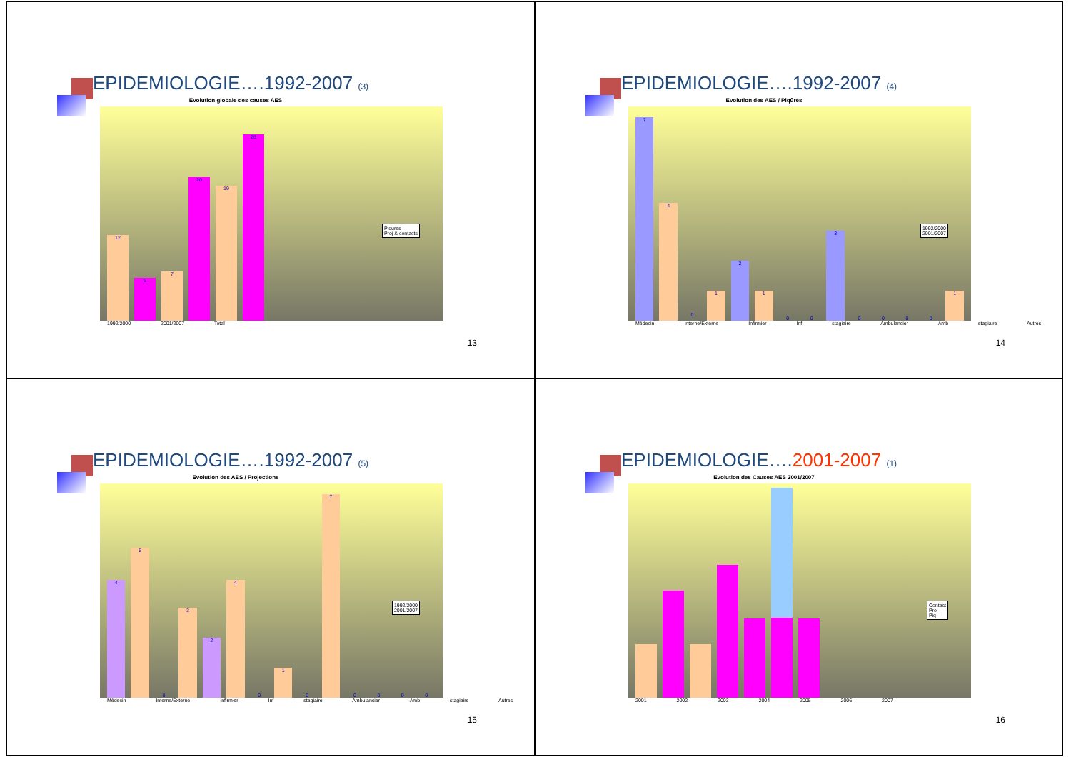EPIDEMIOLOGIE….1992-2007 (3)
Evolution globale des causes AES
12
6
7
20
19
26
1992/2000 2001/2007 Total
Piqures
Proj & contacts
13
EPIDEMIOLOGIE….1992-2007 (4)
Evolution des AES / Piqûres
7
4
0
1
2
1
0
0
3
0
0
0
0
1
Médecin Interne/Externe Infirmier Inf stagiaire Ambulancier Amb stagiaire Autres
1992/2000
2001/2007
14
EPIDEMIOLOGIE….1992-2007 (5)
Evolution des AES / Projections
4
5
0
3
2
4
0
1
0
7
0
0
0
0
Médecin Interne/Externe Infirmier Inf stagiaire Ambulancier Amb stagiaire Autres
1992/2000
2001/2007
15
EPIDEMIOLOGIE….2001-2007 (1)
Evolution des Causes AES 2001/2007
2001 2002 2003 2004 2005 2006 2007
Contact
Proj
Piq
16